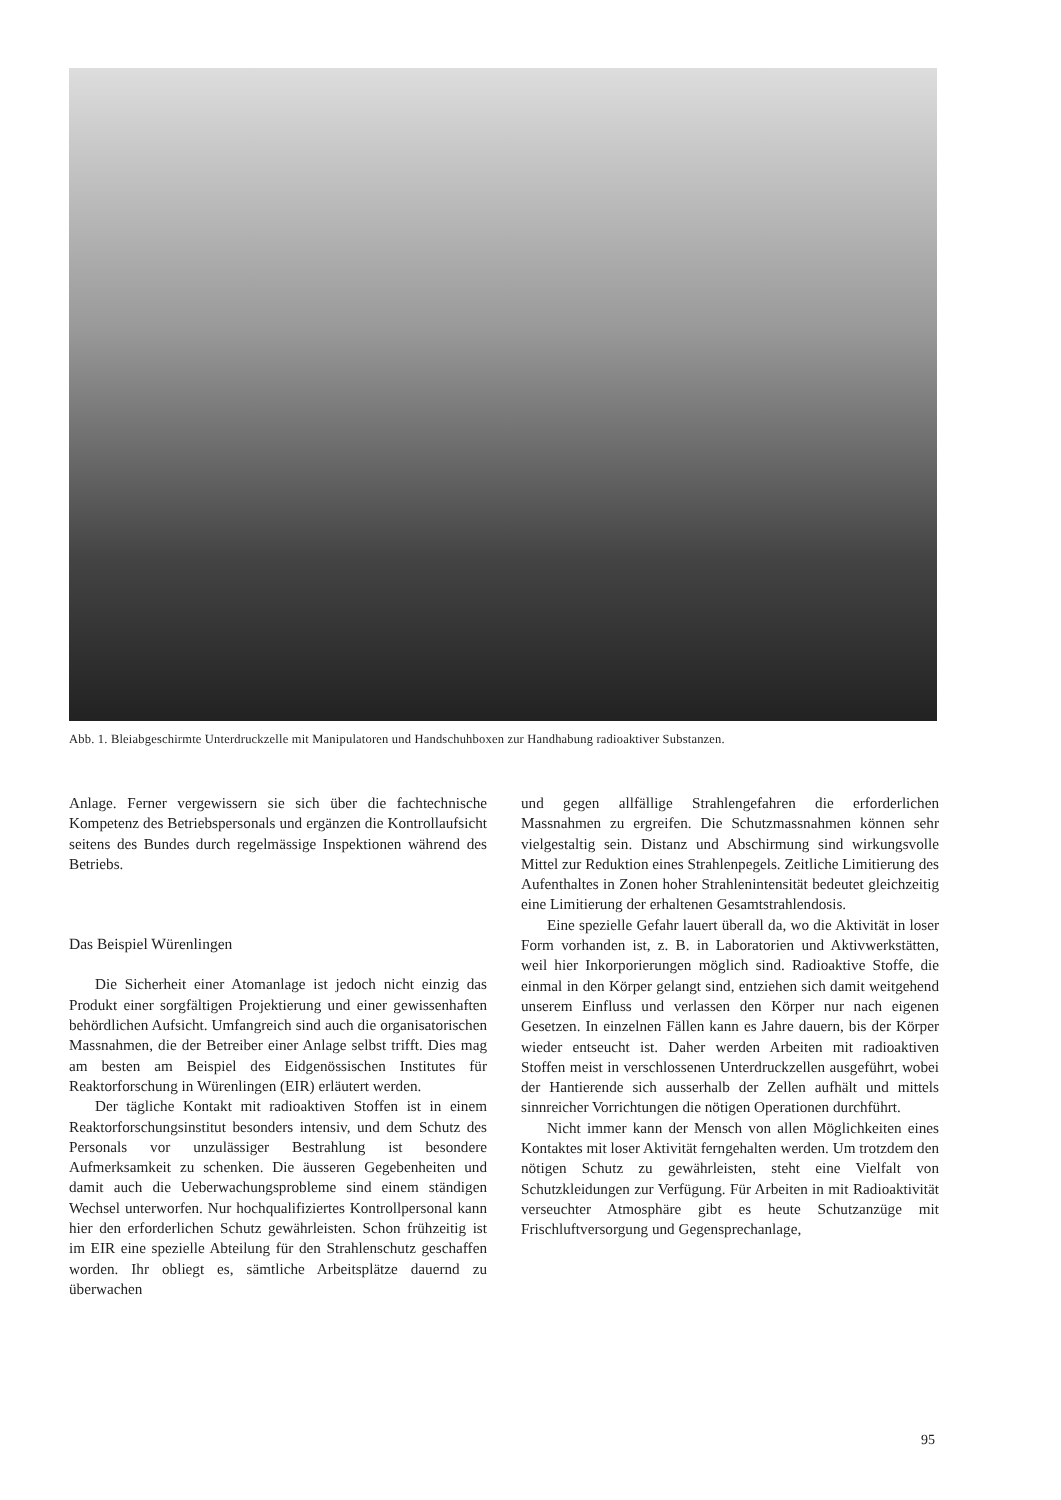Abb. 1. Bleiabgeschirmte Unterdruckzelle mit Manipulatoren und Handschuhboxen zur Handhabung radioaktiver Substanzen.
Anlage. Ferner vergewissern sie sich über die fachtechnische Kompetenz des Betriebspersonals und ergänzen die Kontrollaufsicht seitens des Bundes durch regelmässige Inspektionen während des Betriebs.
Das Beispiel Würenlingen
Die Sicherheit einer Atomanlage ist jedoch nicht einzig das Produkt einer sorgfältigen Projektierung und einer gewissenhaften behördlichen Aufsicht. Umfangreich sind auch die organisatorischen Massnahmen, die der Betreiber einer Anlage selbst trifft. Dies mag am besten am Beispiel des Eidgenössischen Institutes für Reaktorforschung in Würenlingen (EIR) erläutert werden.
Der tägliche Kontakt mit radioaktiven Stoffen ist in einem Reaktorforschungsinstitut besonders intensiv, und dem Schutz des Personals vor unzulässiger Bestrahlung ist besondere Aufmerksamkeit zu schenken. Die äusseren Gegebenheiten und damit auch die Ueberwachungsprobleme sind einem ständigen Wechsel unterworfen. Nur hochqualifiziertes Kontrollpersonal kann hier den erforderlichen Schutz gewährleisten. Schon frühzeitig ist im EIR eine spezielle Abteilung für den Strahlenschutz geschaffen worden. Ihr obliegt es, sämtliche Arbeitsplätze dauernd zu überwachen
und gegen allfällige Strahlengefahren die erforderlichen Massnahmen zu ergreifen. Die Schutzmassnahmen können sehr vielgestaltig sein. Distanz und Abschirmung sind wirkungsvolle Mittel zur Reduktion eines Strahlenpegels. Zeitliche Limitierung des Aufenthaltes in Zonen hoher Strahlenintensität bedeutet gleichzeitig eine Limitierung der erhaltenen Gesamtstrahlendosis.
Eine spezielle Gefahr lauert überall da, wo die Aktivität in loser Form vorhanden ist, z. B. in Laboratorien und Aktivwerkstätten, weil hier Inkorporierungen möglich sind. Radioaktive Stoffe, die einmal in den Körper gelangt sind, entziehen sich damit weitgehend unserem Einfluss und verlassen den Körper nur nach eigenen Gesetzen. In einzelnen Fällen kann es Jahre dauern, bis der Körper wieder entseucht ist. Daher werden Arbeiten mit radioaktiven Stoffen meist in verschlossenen Unterdruckzellen ausgeführt, wobei der Hantierende sich ausserhalb der Zellen aufhält und mittels sinnreicher Vorrichtungen die nötigen Operationen durchführt.
Nicht immer kann der Mensch von allen Möglichkeiten eines Kontaktes mit loser Aktivität ferngehalten werden. Um trotzdem den nötigen Schutz zu gewährleisten, steht eine Vielfalt von Schutzkleidungen zur Verfügung. Für Arbeiten in mit Radioaktivität verseuchter Atmosphäre gibt es heute Schutzanzüge mit Frischluftversorgung und Gegensprechanlage,
95